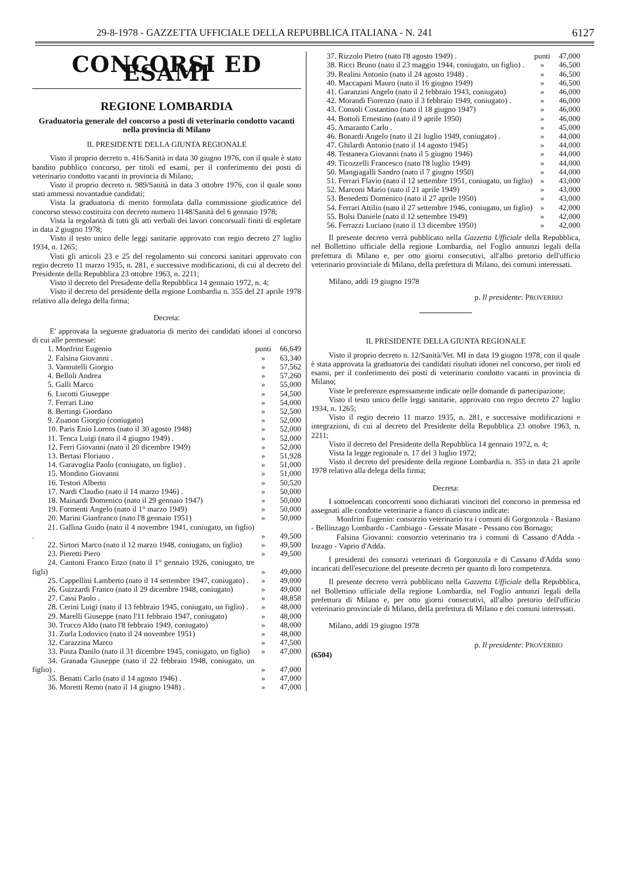29-8-1978 - GAZZETTA UFFICIALE DELLA REPUBBLICA ITALIANA - N. 241 6127
CONCORSI ED ESAMI
REGIONE LOMBARDIA
Graduatoria generale del concorso a posti di veterinario condotto vacanti nella provincia di Milano
IL PRESIDENTE DELLA GIUNTA REGIONALE
Visto il proprio decreto n. 416/Sanità in data 30 giugno 1976, con il quale è stato bandito pubblico concorso, per titoli ed esami, per il conferimento dei posti di veterinario condotto vacanti in provincia di Milano;
Visto il proprio decreto n. 989/Sanità in data 3 ottobre 1976, con il quale sono stati ammessi novantadue candidati;
Vista la graduatoria di merito formulata dalla commissione giudicatrice del concorso stesso costituita con decreto numero 1148/Sanità del 6 gennaio 1978;
Vista la regolarità di tutti gli atti verbali dei lavori concorsuali finiti di espletare in data 2 giugno 1978;
Visto il testo unico delle leggi sanitarie approvato con regio decreto 27 luglio 1934, n. 1265;
Visti gli articoli 23 e 25 del regolamento sui concorsi sanitari approvato con regio decreto 11 marzo 1935, n. 281, e successive modificazioni, di cui al decreto del Presidente della Repubblica 23 ottobre 1963, n. 2211;
Visto il decreto del Presidente della Repubblica 14 gennaio 1972, n. 4;
Visto il decreto del presidente della regione Lombardia n. 355 del 21 aprile 1978 relativo alla delega della firma;
Decreta:
E' approvata la seguente graduatoria di merito dei candidati idonei al concorso di cui alle premesse:
| 1. Monfrini Eugenio | punti | 66,649 |
| 2. Falsina Giovanni . | » | 63,340 |
| 3. Vannutelli Giorgio | » | 57,562 |
| 4. Belloli Andrea | » | 57,260 |
| 5. Galli Marco | » | 55,000 |
| 6. Lucotti Giuseppe | » | 54,500 |
| 7. Ferrari Lino | » | 54,000 |
| 8. Bertingi Giordano | » | 52,500 |
| 9. Zuanon Giorgio (coniugato) | » | 52,000 |
| 10. Paris Enio Lorens (nato il 30 agosto 1948) | » | 52,000 |
| 11. Tenca Luigi (nato il 4 giugno 1949) . | » | 52,000 |
| 12. Ferri Giovanni (nato il 20 dicembre 1949) | » | 52,000 |
| 13. Bertasi Floriano . | » | 51,928 |
| 14. Garavoglia Paolo (coniugato, un figlio) . | » | 51,000 |
| 15. Mondino Giovanni | » | 51,000 |
| 16. Testori Alberto | » | 50,520 |
| 17. Nardi Claudio (nato il 14 marzo 1946) . | » | 50,000 |
| 18. Mainardi Domenico (nato il 29 gennaio 1947) | » | 50,000 |
| 19. Formenti Angelo (nato il 1° marzo 1949) | » | 50,000 |
| 20. Marini Gianfranco (nato l'8 gennaio 1951) | » | 50,000 |
| 21. Gallina Guido (nato il 4 novembre 1941, coniugato, un figlio) . | » | 49,500 |
| 22. Sirtori Marco (nato il 12 marzo 1948, coniugato, un figlio) | » | 49,500 |
| 23. Pieretti Piero | » | 49,500 |
| 24. Cantoni Franco Enzo (nato il 1° gennaio 1926, coniugato, tre figli) | » | 49,000 |
| 25. Cappellini Lamberto (nato il 14 settembre 1947, coniugato) . | » | 49,000 |
| 26. Guizzardi Franco (nato il 29 dicembre 1948, coniugato) | » | 49,000 |
| 27. Cassi Paolo . | » | 48,858 |
| 28. Cerini Luigi (nato il 13 febbraio 1945, coniugato, un figlio) . | » | 48,000 |
| 29. Marelli Giuseppe (nato l'11 febbraio 1947, coniugato) | » | 48,000 |
| 30. Trucco Aldo (nato l'8 febbraio 1949, coniugato) | » | 48,000 |
| 31. Zurla Lodovico (nato il 24 novembre 1951) | » | 48,000 |
| 32. Carazzina Marco | » | 47,500 |
| 33. Pinza Danilo (nato il 31 dicembre 1945, coniugato, un figlio) | » | 47,000 |
| 34. Granada Giuseppe (nato il 22 febbraio 1948, coniugato, un figlio) . | » | 47,000 |
| 35. Benatti Carlo (nato il 14 agosto 1946) . | » | 47,000 |
| 36. Moretti Remo (nato il 14 giugno 1948) . | » | 47,000 |
| 37. Rizzolo Pietro (nato l'8 agosto 1949) . | punti | 47,000 |
| 38. Ricci Bruno (nato il 23 maggio 1944, coniugato, un figlio) . | » | 46,500 |
| 39. Realini Antonio (nato il 24 agosto 1948) . | » | 46,500 |
| 40. Maccapani Mauro (nato il 16 giugno 1949) | » | 46,500 |
| 41. Garanzini Angelo (nato il 2 febbraio 1943, coniugato) | » | 46,000 |
| 42. Morandi Fiorenzo (nato il 3 febbraio 1949, coniugato) . | » | 46,000 |
| 43. Consoli Costantino (nato il 18 giugno 1947) | » | 46,000 |
| 44. Bottoli Ernestino (nato il 9 aprile 1950) | » | 46,000 |
| 45. Amaranto Carlo . | » | 45,000 |
| 46. Bonardi Angelo (nato il 21 luglio 1949, coniugato) . | » | 44,000 |
| 47. Ghilardi Antonio (nato il 14 agosto 1945) | » | 44,000 |
| 48. Testanera Giovanni (nato il 5 giugno 1946) | » | 44,000 |
| 49. Ticozzelli Francesco (nato l'8 luglio 1949) | » | 44,000 |
| 50. Mangiagalli Sandro (nato il 7 giugno 1950) | » | 44,000 |
| 51. Ferrari Flavio (nato il 12 settembre 1951, coniugato, un figlio) | » | 43,000 |
| 52. Marconi Mario (nato il 21 aprile 1949) | » | 43,000 |
| 53. Benedetti Domenico (nato il 27 aprile 1950) | » | 43,000 |
| 54. Ferrari Attilio (nato il 27 settembre 1946, coniugato, un figlio) | » | 42,000 |
| 55. Bolsi Daniele (nato il 12 settembre 1949) | » | 42,000 |
| 56. Ferrazzi Luciano (nato il 13 dicembre 1950) | » | 42,000 |
Il presente decreto verrà pubblicato nella Gazzetta Ufficiale della Repubblica, nel Bollettino ufficiale della regione Lombardia, nel Foglio annunzi legali della prefettura di Milano e, per otto giorni consecutivi, all'albo pretorio dell'ufficio veterinario provinciale di Milano, della prefettura di Milano, dei comuni interessati.
Milano, addì 19 giugno 1978
p. Il presidente: PROVERBIO
IL PRESIDENTE DELLA GIUNTA REGIONALE
Visto il proprio decreto n. 12/Sanità/Vet. MI in data 19 giugno 1978, con il quale è stata approvata la graduatoria dei candidati risultati idonei nel concorso, per titoli ed esami, per il conferimento dei posti di veterinario condotto vacanti in provincia di Milano;
Viste le preferenze espressamente indicate nelle domande di partecipazione;
Visto il testo unico delle leggi sanitarie, approvato con regio decreto 27 luglio 1934, n. 1265;
Visto il regio decreto 11 marzo 1935, n. 281, e successive modificazioni e integrazioni, di cui al decreto del Presidente della Repubblica 23 ottobre 1963, n. 2211;
Visto il decreto del Presidente della Repubblica 14 gennaio 1972, n. 4;
Vista la legge regionale n. 17 del 3 luglio 1972;
Visto il decreto del presidente della regione Lombardia n. 355 in data 21 aprile 1978 relativo alla delega della firma;
Decreta:
I sottoelencati concorrenti sono dichiarati vincitori del concorso in premessa ed assegnati alle condotte veterinarie a fianco di ciascuno indicate:
 Monfrini Eugenio: consorzio veterinario tra i comuni di Gorgonzola - Basiano - Bellinzago Lombardo - Cambiago - Gessate Masate - Pessano con Bornago;
 Falsina Giovanni: consorzio veterinario tra i comuni di Cassano d'Adda - Inzago - Vaprio d'Adda.
I presidenti dei consorzi veterinari di Gorgonzola e di Cassano d'Adda sono incaricati dell'esecuzione del presente decreto per quanto di loro competenza.
Il presente decreto verrà pubblicato nella Gazzetta Ufficiale della Repubblica, nel Bollettino ufficiale della regione Lombardia, nel Foglio annunzi legali della prefettura di Milano e, per otto giorni consecutivi, all'albo pretorio dell'ufficio veterinario provinciale di Milano, della prefettura di Milano e dei comuni interessati.
Milano, addì 19 giugno 1978
p. Il presidente: PROVERBIO
(6504)